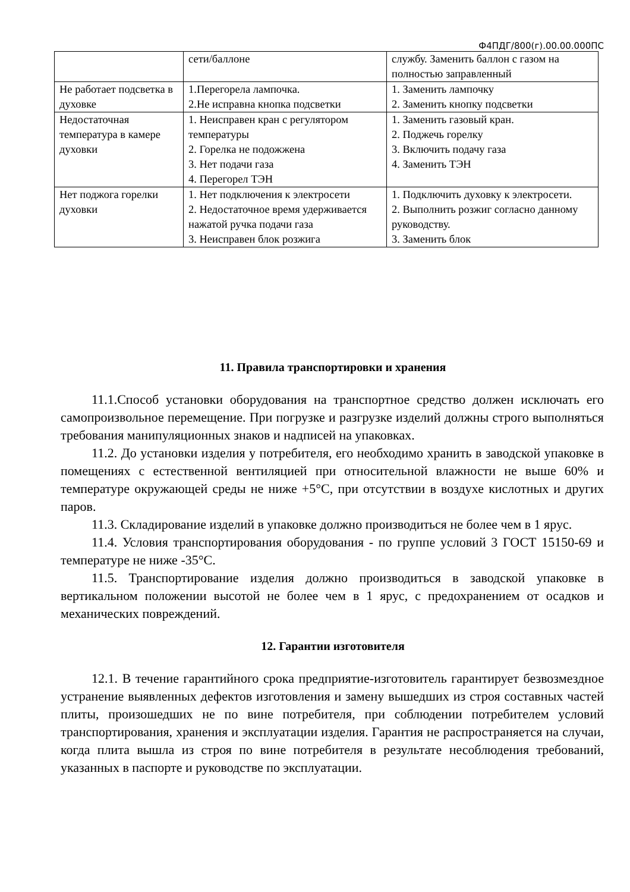Ф4ПДГ/800(г).00.00.000ПС
| | сети/баллоне | службу. Заменить баллон с газом на полностью заправленный |
| Не работает подсветка в духовке | 1.Перегорела лампочка. 2.Не исправна кнопка подсветки | 1. Заменить лампочку 2. Заменить кнопку подсветки |
| Недостаточная температура в камере духовки | 1. Неисправен кран с регулятором температуры 2. Горелка не подожжена 3. Нет подачи газа 4. Перегорел ТЭН | 1. Заменить газовый кран. 2. Поджечь горелку 3. Включить подачу газа 4. Заменить ТЭН |
| Нет поджога горелки духовки | 1. Нет подключения к электросети 2. Недостаточное время удерживается нажатой ручка подачи газа 3. Неисправен блок розжига | 1. Подключить духовку к электросети. 2. Выполнить розжиг согласно данному руководству. 3. Заменить блок |
11. Правила транспортировки и хранения
11.1.Способ установки оборудования на транспортное средство должен исключать его самопроизвольное перемещение. При погрузке и разгрузке изделий должны строго выполняться требования манипуляционных знаков и надписей на упаковках.
11.2. До установки изделия у потребителя, его необходимо хранить в заводской упаковке в помещениях с естественной вентиляцией при относительной влажности не выше 60% и температуре окружающей среды не ниже +5°С, при отсутствии в воздухе кислотных и других паров.
11.3. Складирование изделий в упаковке должно производиться не более чем в 1 ярус.
11.4. Условия транспортирования оборудования - по группе условий 3 ГОСТ 15150-69 и температуре не ниже -35°С.
11.5. Транспортирование изделия должно производиться в заводской упаковке в вертикальном положении высотой не более чем в 1 ярус, с предохранением от осадков и механических повреждений.
12. Гарантии изготовителя
12.1. В течение гарантийного срока предприятие-изготовитель гарантирует безвозмездное устранение выявленных дефектов изготовления и замену вышедших из строя составных частей плиты, произошедших не по вине потребителя, при соблюдении потребителем условий транспортирования, хранения и эксплуатации изделия. Гарантия не распространяется на случаи, когда плита вышла из строя по вине потребителя в результате несоблюдения требований, указанных в паспорте и руководстве по эксплуатации.